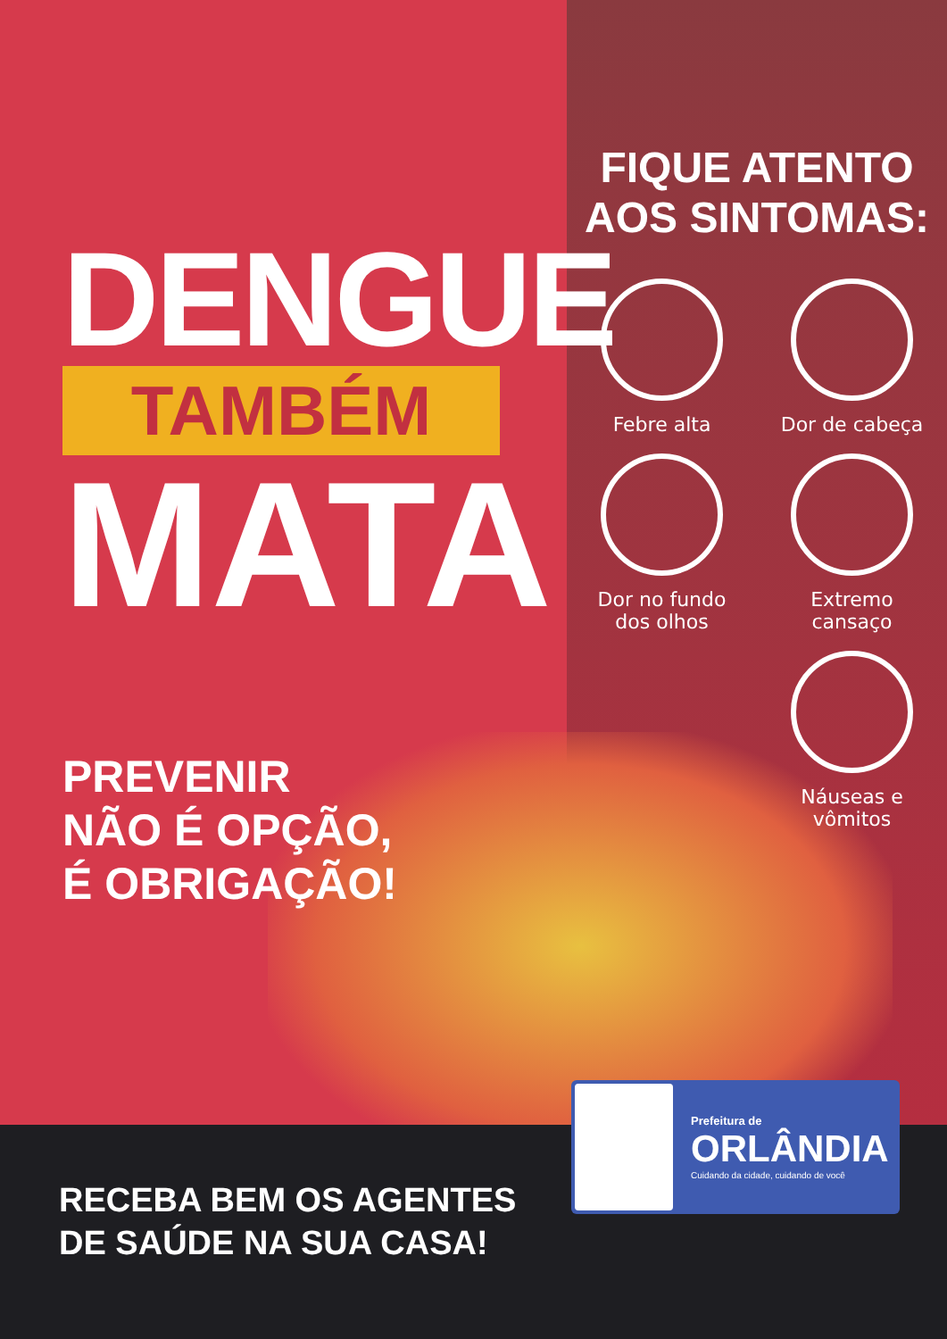DENGUE
TAMBÉM
MATA
PREVENIR
NÃO É OPÇÃO,
É OBRIGAÇÃO!
FIQUE ATENTO
AOS SINTOMAS:
Febre alta
Dor de cabeça
Dor no fundo
dos olhos
Extremo
cansaço
Náuseas e
vômitos
RECEBA BEM OS AGENTES
DE SAÚDE NA SUA CASA!
Prefeitura de
ORLÂNDIA
Cuidando da cidade, cuidando de você